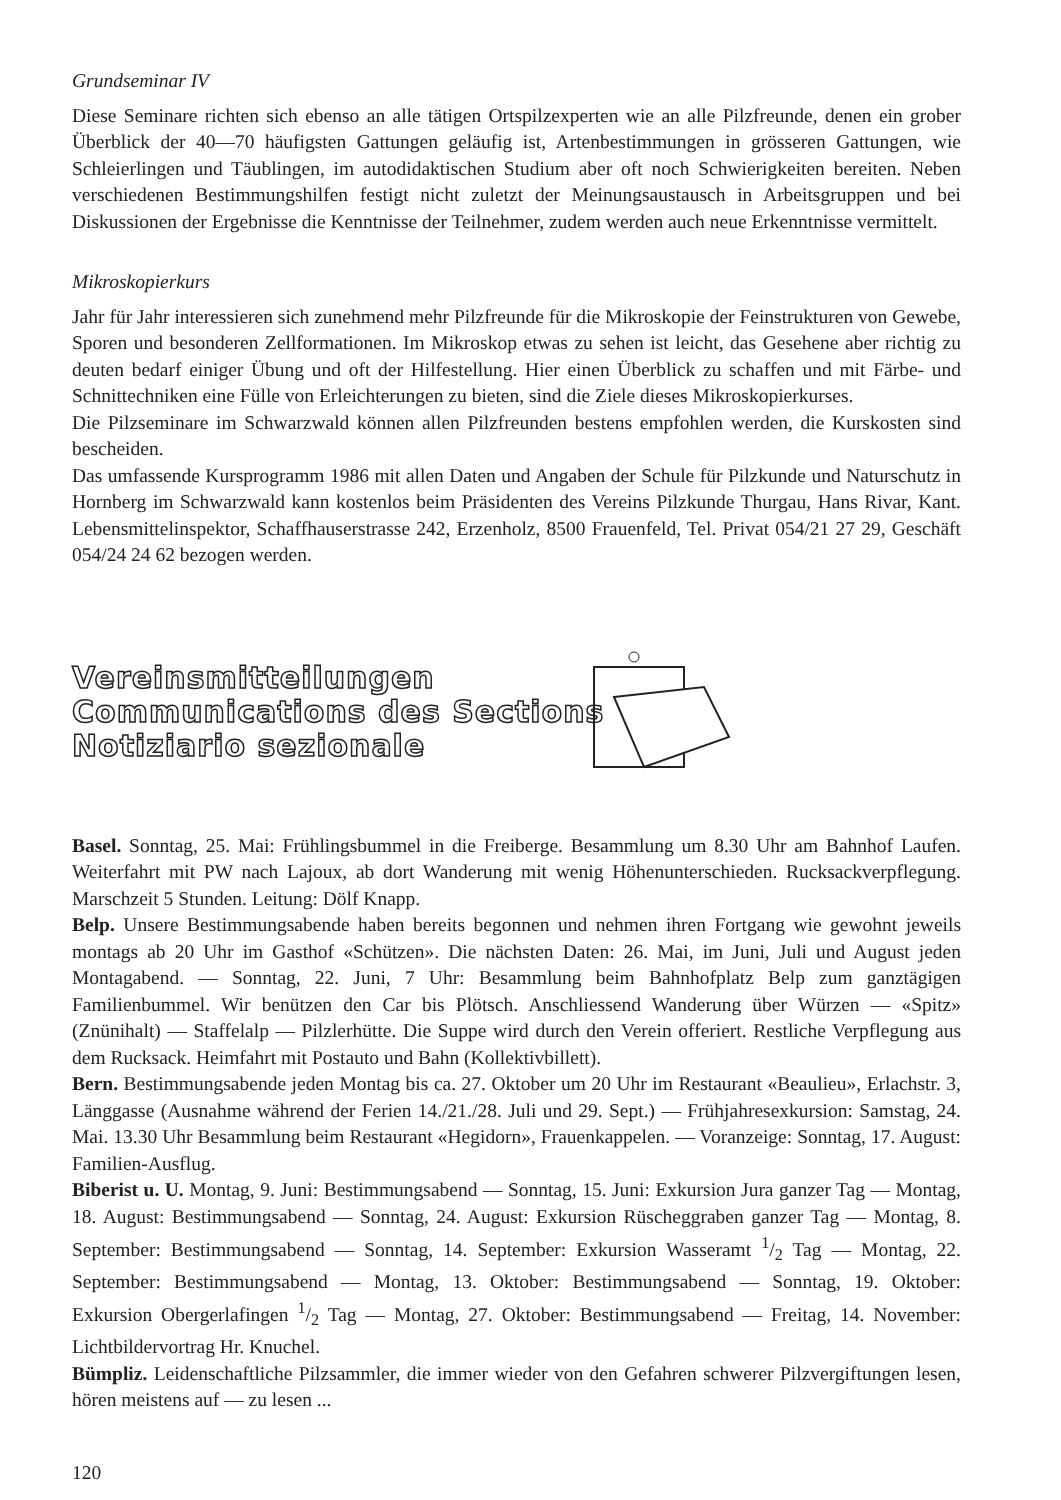Grundseminar IV
Diese Seminare richten sich ebenso an alle tätigen Ortspilzexperten wie an alle Pilzfreunde, denen ein grober Überblick der 40—70 häufigsten Gattungen geläufig ist, Artenbestimmungen in grösseren Gattungen, wie Schleierlingen und Täublingen, im autodidaktischen Studium aber oft noch Schwierigkeiten bereiten. Neben verschiedenen Bestimmungshilfen festigt nicht zuletzt der Meinungsaustausch in Arbeitsgruppen und bei Diskussionen der Ergebnisse die Kenntnisse der Teilnehmer, zudem werden auch neue Erkenntnisse vermittelt.
Mikroskopierkurs
Jahr für Jahr interessieren sich zunehmend mehr Pilzfreunde für die Mikroskopie der Feinstrukturen von Gewebe, Sporen und besonderen Zellformationen. Im Mikroskop etwas zu sehen ist leicht, das Gesehene aber richtig zu deuten bedarf einiger Übung und oft der Hilfestellung. Hier einen Überblick zu schaffen und mit Färbe- und Schnittechniken eine Fülle von Erleichterungen zu bieten, sind die Ziele dieses Mikroskopierkurses.
Die Pilzseminare im Schwarzwald können allen Pilzfreunden bestens empfohlen werden, die Kurskosten sind bescheiden.
Das umfassende Kursprogramm 1986 mit allen Daten und Angaben der Schule für Pilzkunde und Naturschutz in Hornberg im Schwarzwald kann kostenlos beim Präsidenten des Vereins Pilzkunde Thurgau, Hans Rivar, Kant. Lebensmittelinspektor, Schaffhauserstrasse 242, Erzenholz, 8500 Frauenfeld, Tel. Privat 054/21 27 29, Geschäft 054/24 24 62 bezogen werden.
Vereinsmitteilungen
Communications des Sections
Notiziario sezionale
Basel. Sonntag, 25. Mai: Frühlingsbummel in die Freiberge. Besammlung um 8.30 Uhr am Bahnhof Laufen. Weiterfahrt mit PW nach Lajoux, ab dort Wanderung mit wenig Höhenunterschieden. Rucksackverpflegung. Marschzeit 5 Stunden. Leitung: Dölf Knapp.
Belp. Unsere Bestimmungsabende haben bereits begonnen und nehmen ihren Fortgang wie gewohnt jeweils montags ab 20 Uhr im Gasthof «Schützen». Die nächsten Daten: 26. Mai, im Juni, Juli und August jeden Montagabend. — Sonntag, 22. Juni, 7 Uhr: Besammlung beim Bahnhofplatz Belp zum ganztägigen Familienbummel. Wir benützen den Car bis Plötsch. Anschliessend Wanderung über Würzen — «Spitz» (Znünihalt) — Staffelalp — Pilzlerhütte. Die Suppe wird durch den Verein offeriert. Restliche Verpflegung aus dem Rucksack. Heimfahrt mit Postauto und Bahn (Kollektivbillett).
Bern. Bestimmungsabende jeden Montag bis ca. 27. Oktober um 20 Uhr im Restaurant «Beaulieu», Erlachstr. 3, Länggasse (Ausnahme während der Ferien 14./21./28. Juli und 29. Sept.) — Frühjahresexkursion: Samstag, 24. Mai. 13.30 Uhr Besammlung beim Restaurant «Hegidorn», Frauenkappelen. — Voranzeige: Sonntag, 17. August: Familien-Ausflug.
Biberist u. U. Montag, 9. Juni: Bestimmungsabend — Sonntag, 15. Juni: Exkursion Jura ganzer Tag — Montag, 18. August: Bestimmungsabend — Sonntag, 24. August: Exkursion Rüscheggraben ganzer Tag — Montag, 8. September: Bestimmungsabend — Sonntag, 14. September: Exkursion Wasseramt 1/2 Tag — Montag, 22. September: Bestimmungsabend — Montag, 13. Oktober: Bestimmungsabend — Sonntag, 19. Oktober: Exkursion Obergerlafingen 1/2 Tag — Montag, 27. Oktober: Bestimmungsabend — Freitag, 14. November: Lichtbildervortrag Hr. Knuchel.
Bümpliz. Leidenschaftliche Pilzsammler, die immer wieder von den Gefahren schwerer Pilzvergiftungen lesen, hören meistens auf — zu lesen ...
120